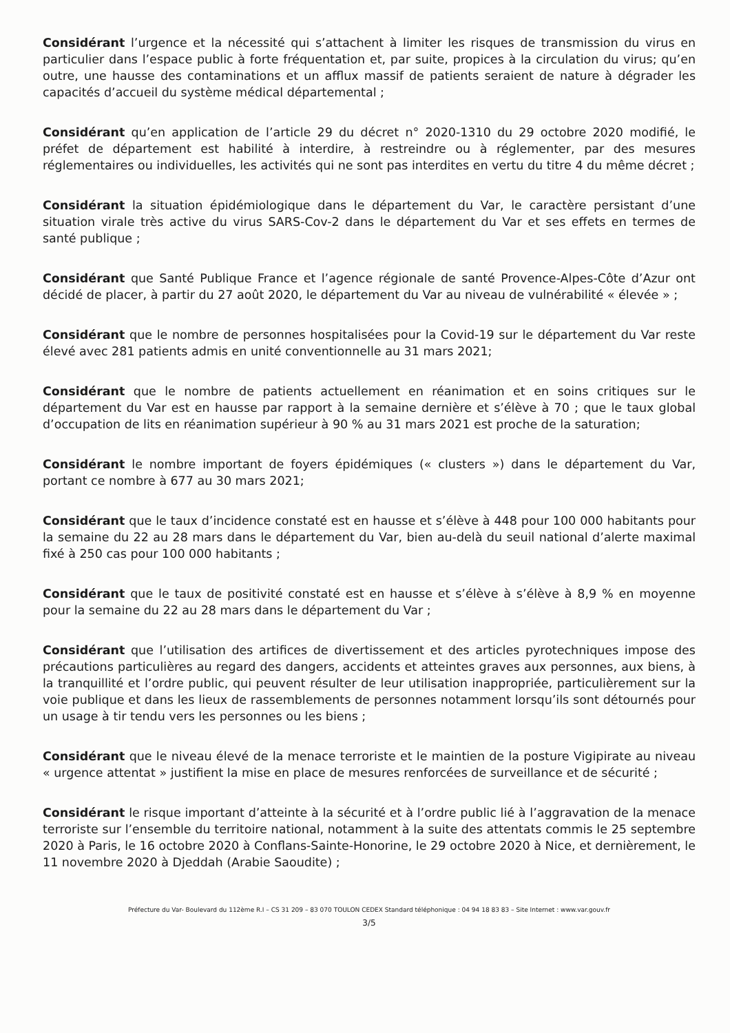Considérant l’urgence et la nécessité qui s’attachent à limiter les risques de transmission du virus en particulier dans l’espace public à forte fréquentation et, par suite, propices à la circulation du virus; qu’en outre, une hausse des contaminations et un afflux massif de patients seraient de nature à dégrader les capacités d’accueil du système médical départemental ;
Considérant qu’en application de l’article 29 du décret n° 2020-1310 du 29 octobre 2020 modifié, le préfet de département est habilité à interdire, à restreindre ou à réglementer, par des mesures réglementaires ou individuelles, les activités qui ne sont pas interdites en vertu du titre 4 du même décret ;
Considérant la situation épidémiologique dans le département du Var, le caractère persistant d’une situation virale très active du virus SARS-Cov-2 dans le département du Var et ses effets en termes de santé publique ;
Considérant que Santé Publique France et l’agence régionale de santé Provence-Alpes-Côte d’Azur ont décidé de placer, à partir du 27 août 2020, le département du Var au niveau de vulnérabilité « élevée » ;
Considérant que le nombre de personnes hospitalisées pour la Covid-19 sur le département du Var reste élevé avec 281 patients admis en unité conventionnelle au 31 mars 2021;
Considérant que le nombre de patients actuellement en réanimation et en soins critiques sur le département du Var est en hausse par rapport à la semaine dernière et s’élève à 70 ; que le taux global d’occupation de lits en réanimation supérieur à 90 % au 31 mars 2021 est proche de la saturation;
Considérant le nombre important de foyers épidémiques (« clusters ») dans le département du Var, portant ce nombre à 677 au 30 mars 2021;
Considérant que le taux d’incidence constaté est en hausse et s’élève à 448 pour 100 000 habitants pour la semaine du 22 au 28 mars dans le département du Var, bien au-delà du seuil national d’alerte maximal fixé à 250 cas pour 100 000 habitants ;
Considérant que le taux de positivité constaté est en hausse et s’élève à s’élève à 8,9 % en moyenne pour la semaine du 22 au 28 mars dans le département du Var ;
Considérant que l’utilisation des artifices de divertissement et des articles pyrotechniques impose des précautions particulières au regard des dangers, accidents et atteintes graves aux personnes, aux biens, à la tranquillité et l’ordre public, qui peuvent résulter de leur utilisation inappropriée, particulièrement sur la voie publique et dans les lieux de rassemblements de personnes notamment lorsqu’ils sont détournés pour un usage à tir tendu vers les personnes ou les biens ;
Considérant que le niveau élevé de la menace terroriste et le maintien de la posture Vigipirate au niveau « urgence attentat » justifient la mise en place de mesures renforcées de surveillance et de sécurité ;
Considérant le risque important d’atteinte à la sécurité et à l’ordre public lié à l’aggravation de la menace terroriste sur l’ensemble du territoire national, notamment à la suite des attentats commis le 25 septembre 2020 à Paris, le 16 octobre 2020 à Conflans-Sainte-Honorine, le 29 octobre 2020 à Nice, et dernièrement, le 11 novembre 2020 à Djeddah (Arabie Saoudite) ;
Préfecture du Var- Boulevard du 112ème R.I – CS 31 209 – 83 070 TOULON CEDEX Standard téléphonique : 04 94 18 83 83 – Site Internet : www.var.gouv.fr
3/5